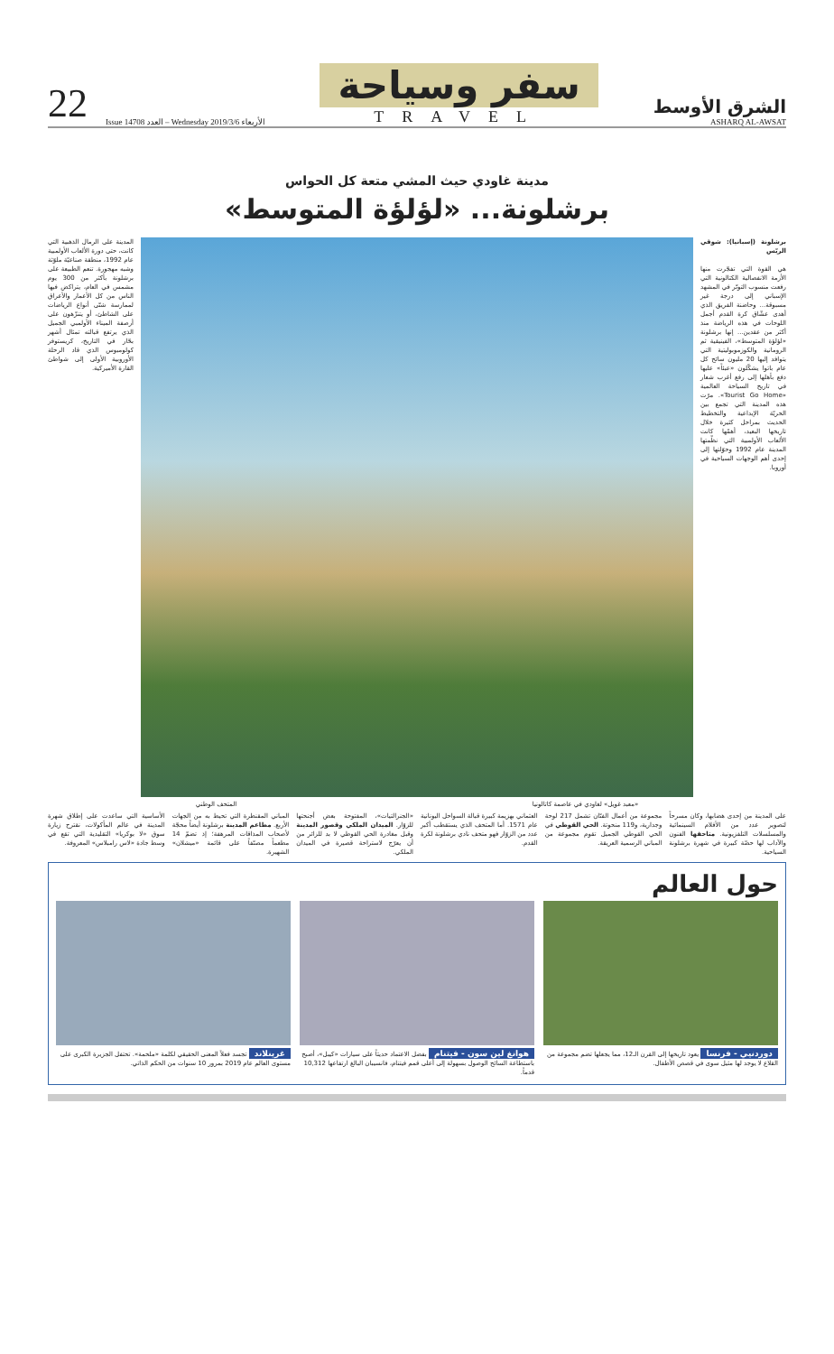الشرق الأوسط
ASHARQ AL-AWSAT
سفر وسياحة
TRAVEL
22 Issue 14708 العدد – Wednesday 2019/3/6 الأربعاء
مدينة غاودي حيث المشي متعة كل الحواس
برشلونة... «لؤلؤة المتوسط»
برشلونة (إسبانيا): شوقي الريّس
هي القوة التي تفجّرت منها الأزمة الانفصالية الكتالونية التي رفعت منسوب التوتّر في المشهد الإسباني إلى درجة غير مسبوقة... وحاضنة الفريق الذي أهدى عشّاق كرة القدم أجمل اللوحات في هذه الرياضة منذ أكثر من عقدين... إنها برشلونة «لؤلؤة المتوسط»، الفينيقية ثم الرومانية والكوزموبوليتية التي يتوافد إليها 20 مليون سائح كل عام باتوا يشكّلون «عبئاً» عليها دفع بأهلها إلى رفع أغرب شعار في تاريخ السياحة العالمية «Tourist Go Home». مرّت هذه المدينة التي تجمع بين الحريّة الإبداعية والتخطيط الحديث بمراحل كثيرة خلال تاريخها البعيد، أهمّها كانت الألعاب الأولمبية التي نظّمتها المدينة عام 1992 وحوّلتها إلى إحدى أهم الوجهات السياحية في أوروبا.
المدينة على الرمال الذهبية التي كانت، حتى دورة الألعاب الأولمبية عام 1992، منطقة صناعيّة ملوّثة وشبه مهجورة. تنعم الطبيعة على برشلونة بأكثر من 300 يوم مشمس في العام، يتراكض فيها الناس من كل الأعمار والأعراق لممارسة شتّى أنواع الرياضات على الشاطئ، أو يتنزّهون على أرصفة الميناء الأولمبي الجميل الذي يرتفع قبالته تمثال أشهر بحّار في التاريخ، كريستوفر كولومبوس الذي قاد الرحلة الأوروبية الأولى إلى شواطئ القارة الأميركية.
«معبد غويل» لغاودي في عاصمة كاتالونيا المتحف الوطني
على المدينة من إحدى هضابها، وكان مسرحاً لتصوير عدد من الأفلام السينمائية والمسلسلات التلفزيونية. متاحفها الفنون والآداب لها حصّة كبيرة في شهرة برشلونة السياحية.
مجموعة من أعمال الفنّان تشمل 217 لوحة وجدارية، و119 منحوتة. الحي القوطي في الحي القوطي الجميل تقوم مجموعة من المباني الرسمية العريقة.
العثماني بهزيمة كبيرة قبالة السواحل اليونانية عام 1571. أما المتحف الذي يستقطب أكبر عدد من الزوّار فهو متحف نادي برشلونة لكرة القدم.
«الجنرالتيات»، المفتوحة بعض أجنحتها للزوّار. الميدان الملكي وقصور المدينة وقبل مغادرة الحي القوطي لا بد للزائر من أن يعرّج لاستراحة قصيرة في الميدان الملكي.
المباني المقنطرة التي تحيط به من الجهات الأربع. مطاعم المدينة برشلونة أيضاً محجّة لأصحاب المذاقات المرهفة؛ إذ تضمّ 14 مطعماً مصنّفاً على قائمة «ميشلان» الشهيرة.
الأساسية التي ساعدت على إطلاق شهرة المدينة في عالم المأكولات، نقترح زيارة سوق «لا بوكريا» التقليدية التي تقع في وسط جادة «لاس رامبلاس» المعروفة.
حول العالم
دوردنيي - فرنسا يعود تاريخها إلى القرن الـ12، مما يجعلها تضم مجموعة من القلاع لا يوجد لها مثيل سوى في قصص الأطفال.
هوانغ لين سون - فيتنام بفضل الاعتماد حديثاً على سيارات «كيبل»، أصبح باستطاعة السائح الوصول بسهولة إلى أعلى قمم فيتنام، فانسيبان البالغ ارتفاعها 10,312 قدماً.
غرينلاند تجسد فعلاً المعنى الحقيقي لكلمة «ملحمة». تحتفل الجزيرة الكبرى على مستوى العالم عام 2019 بمرور 10 سنوات من الحكم الذاتي.